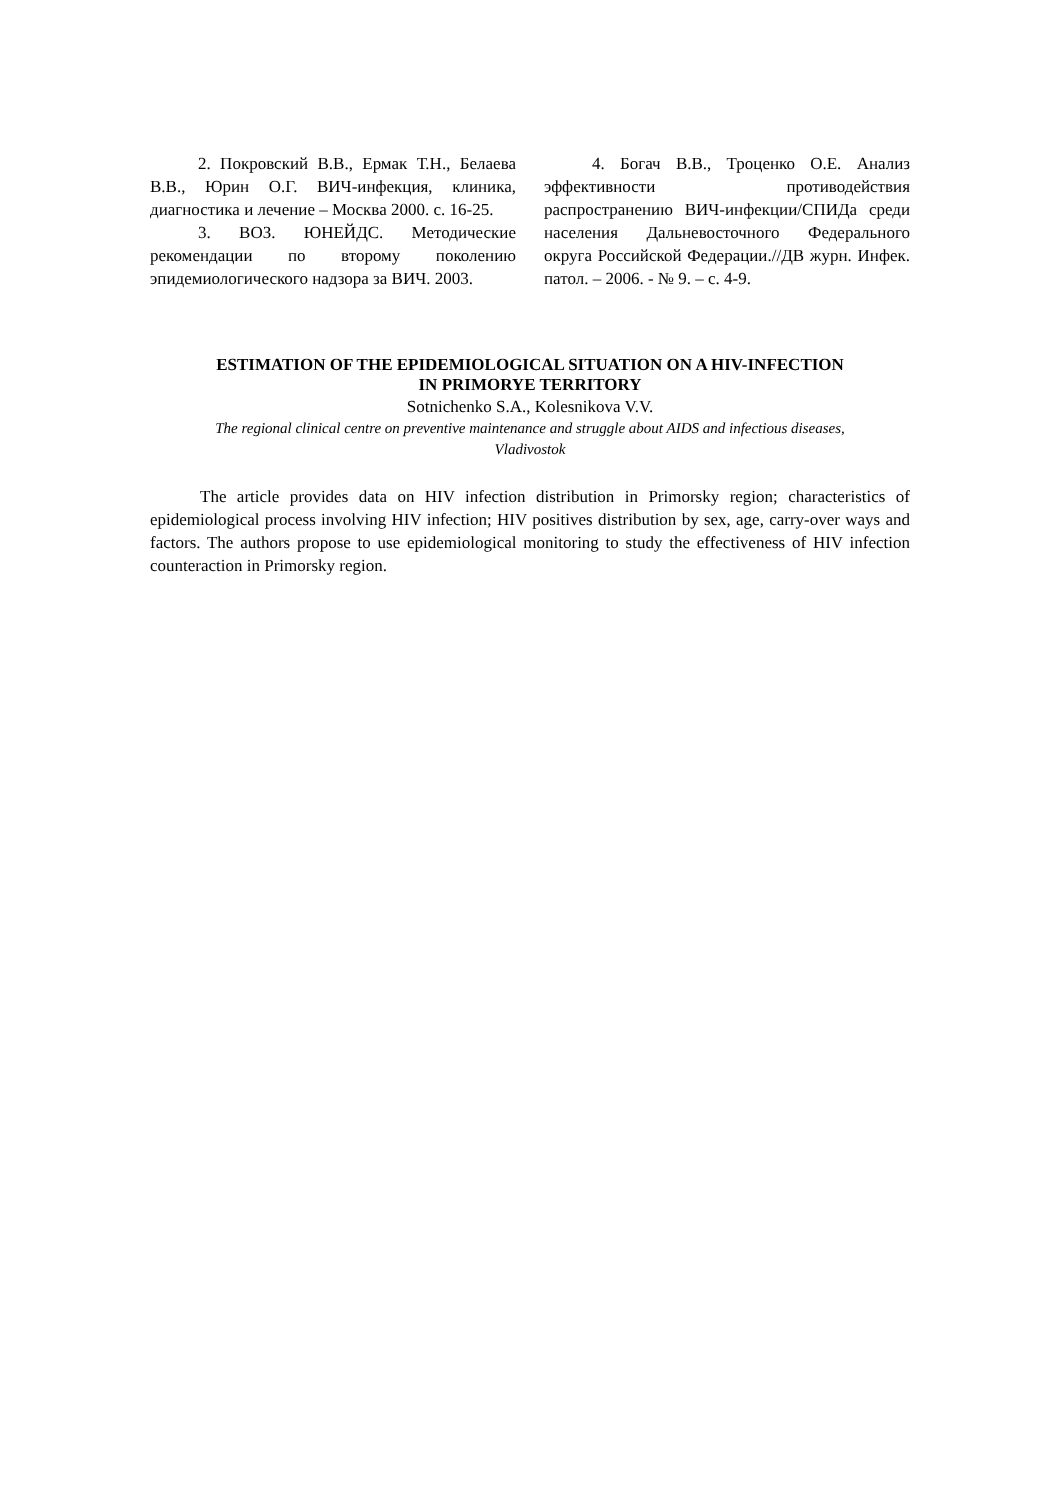2. Покровский В.В., Ермак Т.Н., Белаева В.В., Юрин О.Г. ВИЧ-инфекция, клиника, диагностика и лечение – Москва 2000. с. 16-25.
3. ВОЗ. ЮНЕЙДС. Методические рекомендации по второму поколению эпидемиологического надзора за ВИЧ. 2003.
4. Богач В.В., Троценко О.Е. Анализ эффективности противодействия распространению ВИЧ-инфекции/СПИДа среди населения Дальневосточного Федерального округа Российской Федерации.//ДВ журн. Инфек. патол. – 2006. - № 9. – с. 4-9.
ESTIMATION OF THE EPIDEMIOLOGICAL SITUATION ON A HIV-INFECTION
IN PRIMORYE TERRITORY
Sotnichenko S.A., Kolesnikova V.V.
The regional clinical centre on preventive maintenance and struggle about AIDS and infectious diseases,
Vladivostok
The article provides data on HIV infection distribution in Primorsky region; characteristics of epidemiological process involving HIV infection; HIV positives distribution by sex, age, carry-over ways and factors. The authors propose to use epidemiological monitoring to study the effectiveness of HIV infection counteraction in Primorsky region.